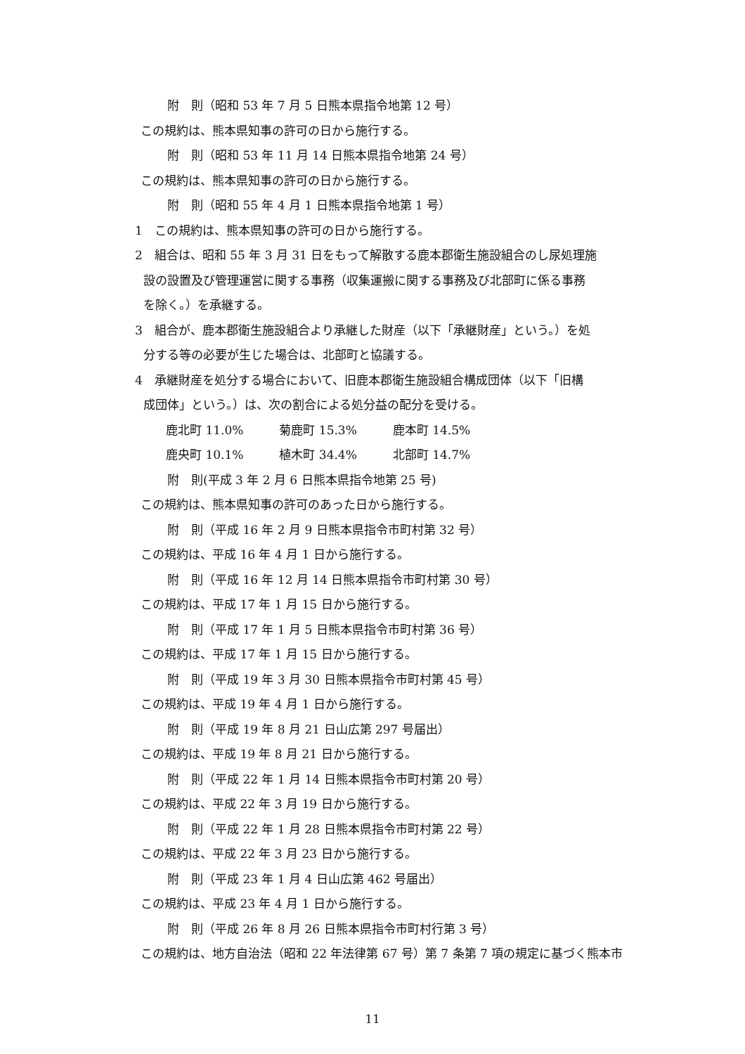附　則（昭和 53 年 7 月 5 日熊本県指令地第 12 号）
この規約は、熊本県知事の許可の日から施行する。
附　則（昭和 53 年 11 月 14 日熊本県指令地第 24 号）
この規約は、熊本県知事の許可の日から施行する。
附　則（昭和 55 年 4 月 1 日熊本県指令地第 1 号）
1　この規約は、熊本県知事の許可の日から施行する。
2　組合は、昭和 55 年 3 月 31 日をもって解散する鹿本郡衛生施設組合のし尿処理施
設の設置及び管理運営に関する事務（収集運搬に関する事務及び北部町に係る事務
を除く。）を承継する。
3　組合が、鹿本郡衛生施設組合より承継した財産（以下「承継財産」という。）を処
分する等の必要が生じた場合は、北部町と協議する。
4　承継財産を処分する場合において、旧鹿本郡衛生施設組合構成団体（以下「旧構
成団体」という。）は、次の割合による処分益の配分を受ける。
鹿北町 11.0% 菊鹿町 15.3% 鹿本町 14.5%
鹿央町 10.1% 植木町 34.4% 北部町 14.7%
附　則(平成 3 年 2 月 6 日熊本県指令地第 25 号)
この規約は、熊本県知事の許可のあった日から施行する。
附　則（平成 16 年 2 月 9 日熊本県指令市町村第 32 号）
この規約は、平成 16 年 4 月 1 日から施行する。
附　則（平成 16 年 12 月 14 日熊本県指令市町村第 30 号）
この規約は、平成 17 年 1 月 15 日から施行する。
附　則（平成 17 年 1 月 5 日熊本県指令市町村第 36 号）
この規約は、平成 17 年 1 月 15 日から施行する。
附　則（平成 19 年 3 月 30 日熊本県指令市町村第 45 号）
この規約は、平成 19 年 4 月 1 日から施行する。
附　則（平成 19 年 8 月 21 日山広第 297 号届出）
この規約は、平成 19 年 8 月 21 日から施行する。
附　則（平成 22 年 1 月 14 日熊本県指令市町村第 20 号）
この規約は、平成 22 年 3 月 19 日から施行する。
附　則（平成 22 年 1 月 28 日熊本県指令市町村第 22 号）
この規約は、平成 22 年 3 月 23 日から施行する。
附　則（平成 23 年 1 月 4 日山広第 462 号届出）
この規約は、平成 23 年 4 月 1 日から施行する。
附　則（平成 26 年 8 月 26 日熊本県指令市町村行第 3 号）
この規約は、地方自治法（昭和 22 年法律第 67 号）第 7 条第 7 項の規定に基づく熊本市
11